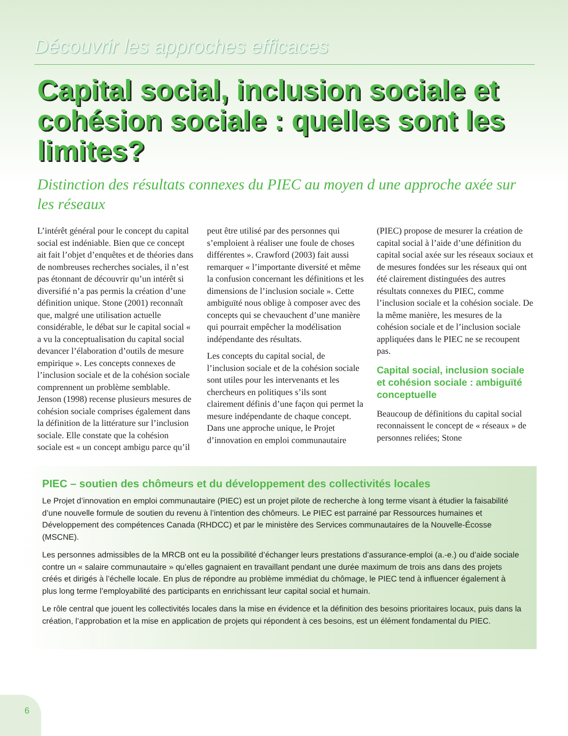Découvrir les approches efficaces
Capital social, inclusion sociale et cohésion sociale : quelles sont les limites?
Distinction des résultats connexes du PIEC au moyen d une approche axée sur les réseaux
L’intérêt général pour le concept du capital social est indéniable. Bien que ce concept ait fait l’objet d’enquêtes et de théories dans de nombreuses recherches sociales, il n’est pas étonnant de découvrir qu’un intérêt si diversifié n’a pas permis la création d’une définition unique. Stone (2001) reconnaît que, malgré une utilisation actuelle considérable, le débat sur le capital social « a vu la conceptualisation du capital social devancer l’élaboration d’outils de mesure empirique ». Les concepts connexes de l’inclusion sociale et de la cohésion sociale comprennent un problème semblable. Jenson (1998) recense plusieurs mesures de cohésion sociale comprises également dans la définition de la littérature sur l’inclusion sociale. Elle constate que la cohésion sociale est « un concept ambigu parce qu’il peut être utilisé par des personnes qui s’emploient à réaliser une foule de choses différentes ». Crawford (2003) fait aussi remarquer « l’importante diversité et même la confusion concernant les définitions et les dimensions de l’inclusion sociale ». Cette ambiguïté nous oblige à composer avec des concepts qui se chevauchent d’une manière qui pourrait empêcher la modélisation indépendante des résultats.
Les concepts du capital social, de l’inclusion sociale et de la cohésion sociale sont utiles pour les intervenants et les chercheurs en politiques s’ils sont clairement définis d’une façon qui permet la mesure indépendante de chaque concept. Dans une approche unique, le Projet d’innovation en emploi communautaire (PIEC) propose de mesurer la création de capital social à l’aide d’une définition du capital social axée sur les réseaux sociaux et de mesures fondées sur les réseaux qui ont été clairement distinguées des autres résultats connexes du PIEC, comme l’inclusion sociale et la cohésion sociale. De la même manière, les mesures de la cohésion sociale et de l’inclusion sociale appliquées dans le PIEC ne se recoupent pas.
Capital social, inclusion sociale et cohésion sociale : ambiguïté conceptuelle
Beaucoup de définitions du capital social reconnaissent le concept de « réseaux » de personnes reliées; Stone
PIEC – soutien des chômeurs et du développement des collectivités locales
Le Projet d’innovation en emploi communautaire (PIEC) est un projet pilote de recherche à long terme visant à étudier la faisabilité d’une nouvelle formule de soutien du revenu à l’intention des chômeurs. Le PIEC est parrainé par Ressources humaines et Développement des compétences Canada (RHDCC) et par le ministère des Services communautaires de la Nouvelle-Écosse (MSCNE).
Les personnes admissibles de la MRCB ont eu la possibilité d’échanger leurs prestations d’assurance-emploi (a.-e.) ou d’aide sociale contre un « salaire communautaire » qu’elles gagnaient en travaillant pendant une durée maximum de trois ans dans des projets créés et dirigés à l’échelle locale. En plus de répondre au problème immédiat du chômage, le PIEC tend à influencer également à plus long terme l’employabilité des participants en enrichissant leur capital social et humain.
Le rôle central que jouent les collectivités locales dans la mise en évidence et la définition des besoins prioritaires locaux, puis dans la création, l’approbation et la mise en application de projets qui répondent à ces besoins, est un élément fondamental du PIEC.
6